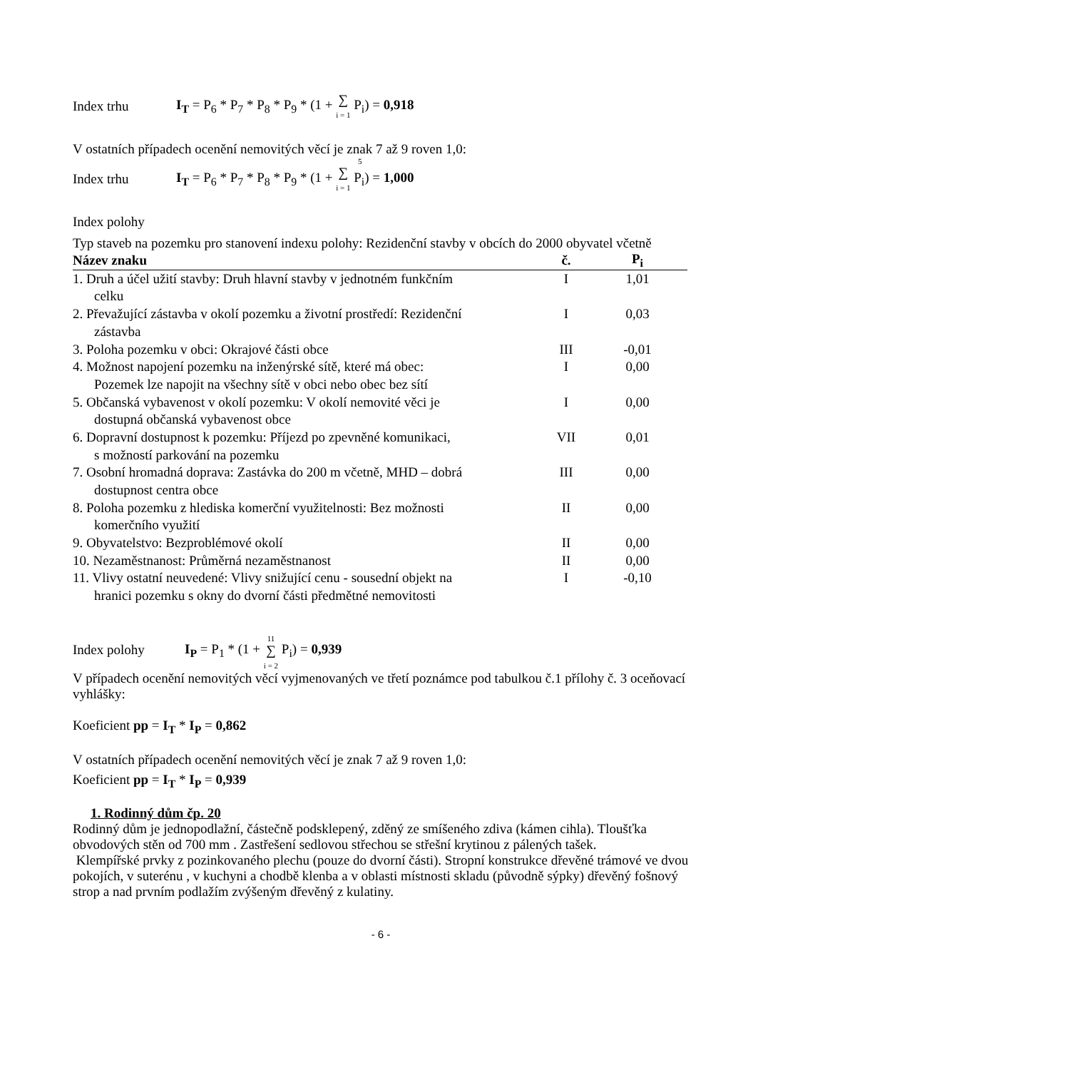Index trhu I<sub>T</sub> = P<sub>6</sub> * P<sub>7</sub> * P<sub>8</sub> * P<sub>9</sub> * (1 + ∑
i = 1 P<sub>i</sub>) = 0,918
V ostatních případech ocenění nemovitých věcí je znak 7 až 9 roven 1,0:
5
Index trhu I<sub>T</sub> = P<sub>6</sub> * P<sub>7</sub> * P<sub>8</sub> * P<sub>9</sub> * (1 + ∑
i = 1 P<sub>i</sub>) = 1,000
Index polohy
Typ staveb na pozemku pro stanovení indexu polohy: Rezidenční stavby v obcích do 2000 obyvatel včetně
| Název znaku | č. | P<sub>i</sub> |
| --- | --- | --- |
| 1. Druh a účel užití stavby: Druh hlavní stavby v jednotném funkčním celku | I | 1,01 |
| 2. Převažující zástavba v okolí pozemku a životní prostředí: Rezidenční zástavba | I | 0,03 |
| 3. Poloha pozemku v obci: Okrajové části obce | III | -0,01 |
| 4. Možnost napojení pozemku na inženýrské sítě, které má obec: Pozemek lze napojit na všechny sítě v obci nebo obec bez sítí | I | 0,00 |
| 5. Občanská vybavenost v okolí pozemku: V okolí nemovité věci je dostupná občanská vybavenost obce | I | 0,00 |
| 6. Dopravní dostupnost k pozemku: Příjezd po zpevněné komunikaci, s možností parkování na pozemku | VII | 0,01 |
| 7. Osobní hromadná doprava: Zastávka do 200 m včetně, MHD – dobrá dostupnost centra obce | III | 0,00 |
| 8. Poloha pozemku z hlediska komerční využitelnosti: Bez možnosti komerčního využití | II | 0,00 |
| 9. Obyvatelstvo: Bezproblémové okolí | II | 0,00 |
| 10. Nezaměstnanost: Průměrná nezaměstnanost | II | 0,00 |
| 11. Vlivy ostatní neuvedené: Vlivy snižující cenu - sousední objekt na hranici pozemku s okny do dvorní části předmětné nemovitosti | I | -0,10 |
Index polohy I<sub>P</sub> = P<sub>1</sub> * (1 + 11
∑
i = 2 P<sub>i</sub>) = 0,939
V případech ocenění nemovitých věcí vyjmenovaných ve třetí poznámce pod tabulkou č.1 přílohy č. 3 oceňovací vyhlášky:
Koeficient pp = I<sub>T</sub> * I<sub>P</sub> = 0,862
V ostatních případech ocenění nemovitých věcí je znak 7 až 9 roven 1,0:
Koeficient pp = I<sub>T</sub> * I<sub>P</sub> = 0,939
1. Rodinný dům čp. 20
Rodinný dům je jednopodlažní, částečně podsklepený, zděný ze smíšeného zdiva (kámen cihla). Tloušťka obvodových stěn od 700 mm . Zastřešení sedlovou střechou se střešní krytinou z pálených tašek.
Klempířské prvky z pozinkovaného plechu (pouze do dvorní části). Stropní konstrukce dřevěné trámové ve dvou pokojích, v suterénu , v kuchyni a chodbě klenba a v oblasti místnosti skladu (původně sýpky) dřevěný fošnový strop a nad prvním podlažím zvýšeným dřevěný z kulatiny.
- 6 -